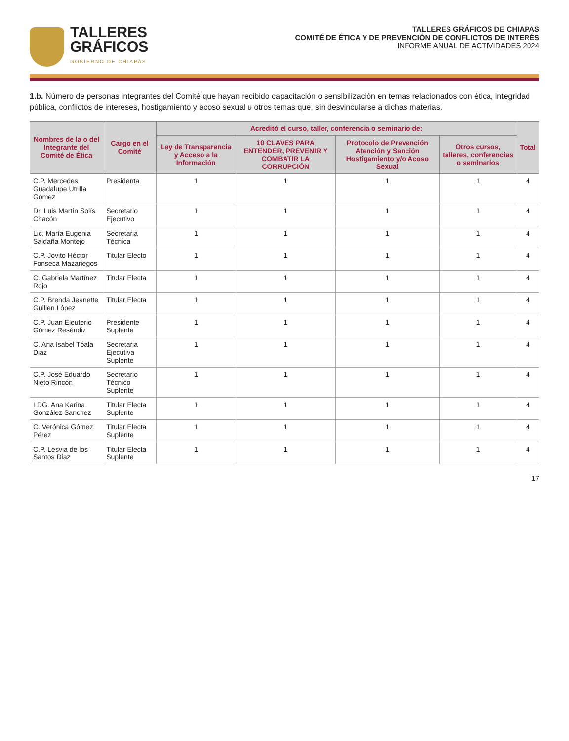TALLERES
GRÁFICOS
GOBIERNO DE CHIAPAS
TALLERES GRÁFICOS DE CHIAPAS
COMITÉ DE ÉTICA Y DE PREVENCIÓN DE CONFLICTOS DE INTERÉS
INFORME ANUAL DE ACTIVIDADES 2024
1.b. Número de personas integrantes del Comité que hayan recibido capacitación o sensibilización en temas relacionados con ética, integridad pública, conflictos de intereses, hostigamiento y acoso sexual u otros temas que, sin desvincularse a dichas materias.
| Nombres de la o del Integrante del Comité de Ética | Cargo en el Comité | Acreditó el curso, taller, conferencia o seminario de: | | | | Total |
| --- | --- | --- | --- | --- | --- | --- |
| | | Ley de Transparencia y Acceso a la Información | 10 CLAVES PARA ENTENDER, PREVENIR Y COMBATIR LA CORRUPCIÓN | Protocolo de Prevención Atención y Sanción Hostigamiento y/o Acoso Sexual | Otros cursos, talleres, conferencias o seminarios | |
| C.P. Mercedes Guadalupe Utrilla Gómez | Presidenta | 1 | 1 | 1 | 1 | 4 |
| Dr. Luis Martín Solís Chacón | Secretario Ejecutivo | 1 | 1 | 1 | 1 | 4 |
| Lic. María Eugenia Saldaña Montejo | Secretaria Técnica | 1 | 1 | 1 | 1 | 4 |
| C.P. Jovito Héctor Fonseca Mazariegos | Titular Electo | 1 | 1 | 1 | 1 | 4 |
| C. Gabriela Martínez Rojo | Titular Electa | 1 | 1 | 1 | 1 | 4 |
| C.P. Brenda Jeanette Guillen López | Titular Electa | 1 | 1 | 1 | 1 | 4 |
| C.P. Juan Eleuterio Gómez Reséndiz | Presidente Suplente | 1 | 1 | 1 | 1 | 4 |
| C. Ana Isabel Tóala Diaz | Secretaria Ejecutiva Suplente | 1 | 1 | 1 | 1 | 4 |
| C.P. José Eduardo Nieto Rincón | Secretario Técnico Suplente | 1 | 1 | 1 | 1 | 4 |
| LDG. Ana Karina González Sanchez | Titular Electa Suplente | 1 | 1 | 1 | 1 | 4 |
| C. Verónica Gómez Pérez | Titular Electa Suplente | 1 | 1 | 1 | 1 | 4 |
| C.P. Lesvia de los Santos Diaz | Titular Electa Suplente | 1 | 1 | 1 | 1 | 4 |
17